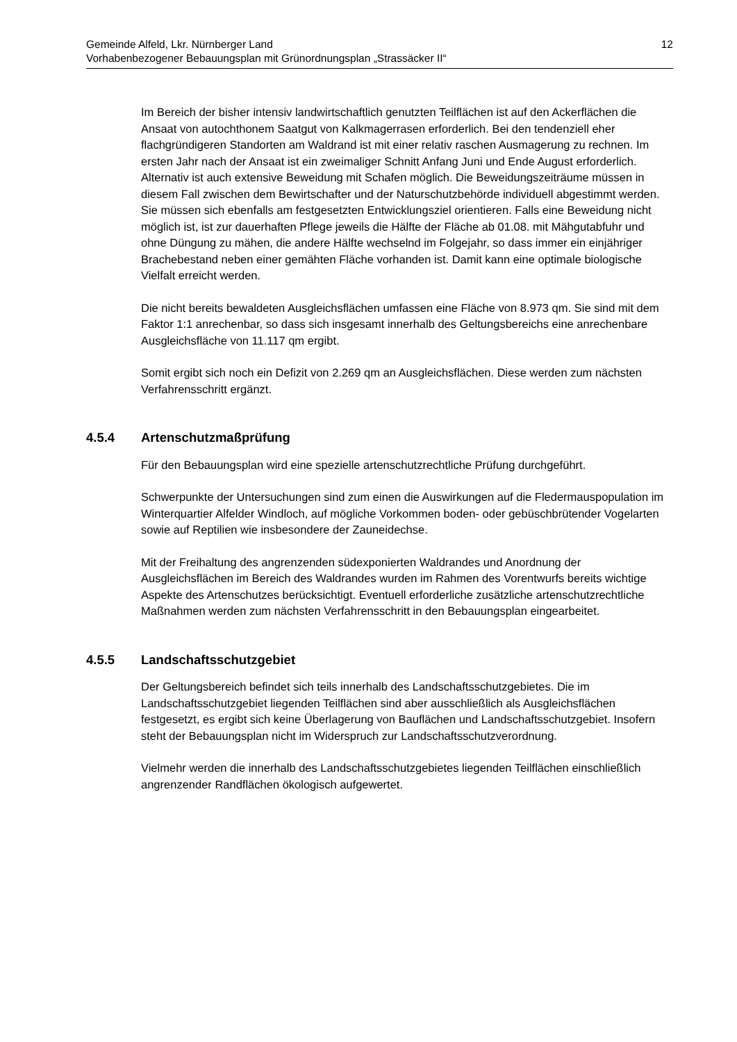12 Gemeinde Alfeld, Lkr. Nürnberger Land
Vorhabenbezogener Bebauungsplan mit Grünordnungsplan „Strassäcker II“
Im Bereich der bisher intensiv landwirtschaftlich genutzten Teilflächen ist auf den Ackerflächen die Ansaat von autochthonem Saatgut von Kalkmagerrasen erforderlich. Bei den tendenziell eher flachgründigeren Standorten am Waldrand ist mit einer relativ raschen Ausmagerung zu rechnen. Im ersten Jahr nach der Ansaat ist ein zweimaliger Schnitt Anfang Juni und Ende August erforderlich. Alternativ ist auch extensive Beweidung mit Schafen möglich. Die Beweidungszeiträume müssen in diesem Fall zwischen dem Bewirtschafter und der Naturschutzbehörde individuell abgestimmt werden. Sie müssen sich ebenfalls am festgesetzten Entwicklungsziel orientieren. Falls eine Beweidung nicht möglich ist, ist zur dauerhaften Pflege jeweils die Hälfte der Fläche ab 01.08. mit Mähgutabfuhr und ohne Düngung zu mähen, die andere Hälfte wechselnd im Folgejahr, so dass immer ein einjähriger Brachebestand neben einer gemähten Fläche vorhanden ist. Damit kann eine optimale biologische Vielfalt erreicht werden.
Die nicht bereits bewaldeten Ausgleichsflächen umfassen eine Fläche von 8.973 qm. Sie sind mit dem Faktor 1:1 anrechenbar, so dass sich insgesamt innerhalb des Geltungsbereichs eine anrechenbare Ausgleichsfläche von 11.117 qm ergibt.
Somit ergibt sich noch ein Defizit von 2.269 qm an Ausgleichsflächen. Diese werden zum nächsten Verfahrensschritt ergänzt.
4.5.4 Artenschutzmaßprüfung
Für den Bebauungsplan wird eine spezielle artenschutzrechtliche Prüfung durchgeführt.
Schwerpunkte der Untersuchungen sind zum einen die Auswirkungen auf die Fledermauspopulation im Winterquartier Alfelder Windloch, auf mögliche Vorkommen boden- oder gebüschbrütender Vogelarten sowie auf Reptilien wie insbesondere der Zauneidechse.
Mit der Freihaltung des angrenzenden südexponierten Waldrandes und Anordnung der Ausgleichsflächen im Bereich des Waldrandes wurden im Rahmen des Vorentwurfs bereits wichtige Aspekte des Artenschutzes berücksichtigt. Eventuell erforderliche zusätzliche artenschutzrechtliche Maßnahmen werden zum nächsten Verfahrensschritt in den Bebauungsplan eingearbeitet.
4.5.5 Landschaftsschutzgebiet
Der Geltungsbereich befindet sich teils innerhalb des Landschaftsschutzgebietes. Die im Landschaftsschutzgebiet liegenden Teilflächen sind aber ausschließlich als Ausgleichsflächen festgesetzt, es ergibt sich keine Überlagerung von Bauflächen und Landschaftsschutzgebiet. Insofern steht der Bebauungsplan nicht im Widerspruch zur Landschaftsschutzverordnung.
Vielmehr werden die innerhalb des Landschaftsschutzgebietes liegenden Teilflächen einschließlich angrenzender Randflächen ökologisch aufgewertet.